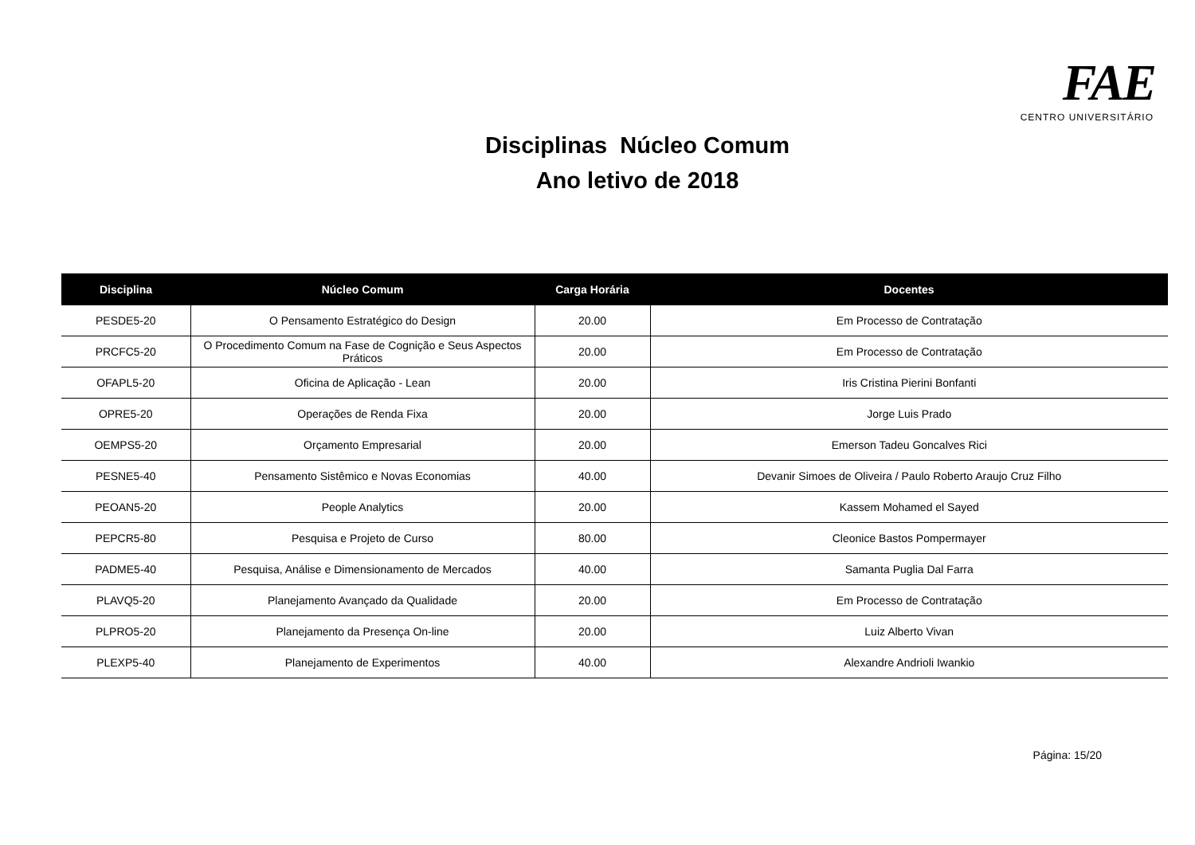FAE CENTRO UNIVERSITÁRIO
Disciplinas Núcleo Comum
Ano letivo de 2018
| Disciplina | Núcleo Comum | Carga Horária | Docentes |
| --- | --- | --- | --- |
| PESDE5-20 | O Pensamento Estratégico do Design | 20.00 | Em Processo de Contratação |
| PRCFC5-20 | O Procedimento Comum na Fase de Cognição e Seus Aspectos Práticos | 20.00 | Em Processo de Contratação |
| OFAPL5-20 | Oficina de Aplicação - Lean | 20.00 | Iris Cristina Pierini Bonfanti |
| OPRE5-20 | Operações de Renda Fixa | 20.00 | Jorge Luis Prado |
| OEMPS5-20 | Orçamento Empresarial | 20.00 | Emerson Tadeu Goncalves Rici |
| PESNE5-40 | Pensamento Sistêmico e Novas Economias | 40.00 | Devanir Simoes de Oliveira / Paulo Roberto Araujo Cruz Filho |
| PEOAN5-20 | People Analytics | 20.00 | Kassem Mohamed el Sayed |
| PEPCR5-80 | Pesquisa e Projeto de Curso | 80.00 | Cleonice Bastos Pompermayer |
| PADME5-40 | Pesquisa, Análise e Dimensionamento de Mercados | 40.00 | Samanta Puglia Dal Farra |
| PLAVQ5-20 | Planejamento Avançado da Qualidade | 20.00 | Em Processo de Contratação |
| PLPRO5-20 | Planejamento da Presença On-line | 20.00 | Luiz Alberto Vivan |
| PLEXP5-40 | Planejamento de Experimentos | 40.00 | Alexandre Andrioli Iwankio |
Página: 15/20